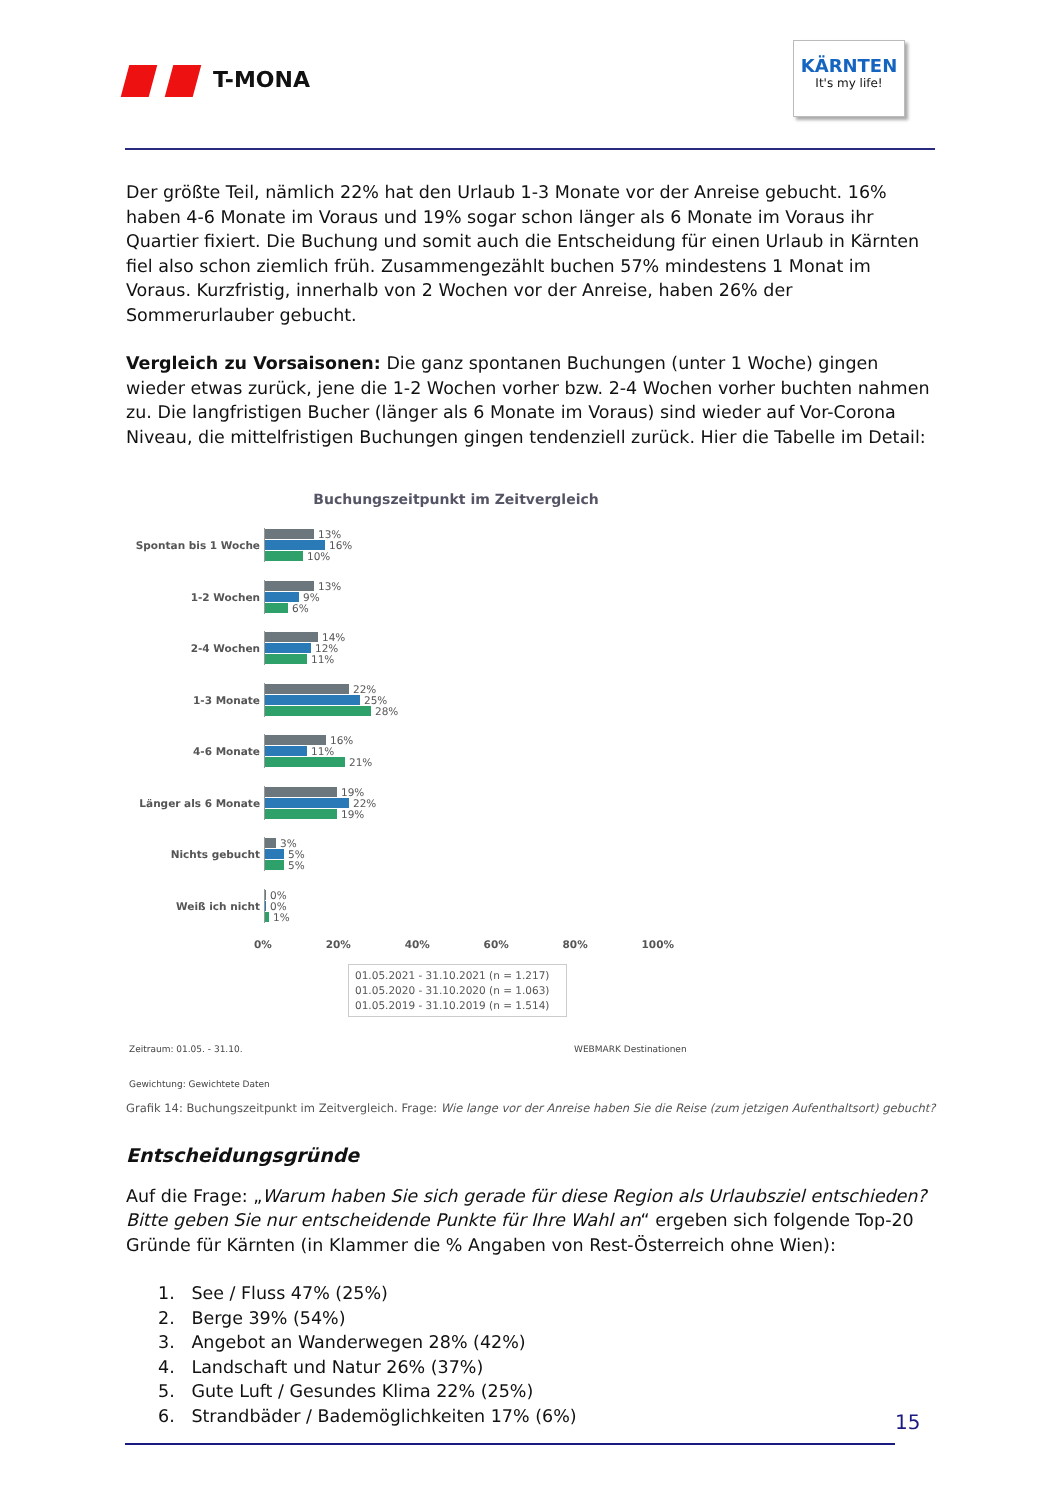T-MONA
KÄRNTEN
It's my life!
Der größte Teil, nämlich 22% hat den Urlaub 1-3 Monate vor der Anreise gebucht. 16% haben 4-6 Monate im Voraus und 19% sogar schon länger als 6 Monate im Voraus ihr Quartier fixiert. Die Buchung und somit auch die Entscheidung für einen Urlaub in Kärnten fiel also schon ziemlich früh. Zusammengezählt buchen 57% mindestens 1 Monat im Voraus. Kurzfristig, innerhalb von 2 Wochen vor der Anreise, haben 26% der Sommerurlauber gebucht.
Vergleich zu Vorsaisonen: Die ganz spontanen Buchungen (unter 1 Woche) gingen wieder etwas zurück, jene die 1-2 Wochen vorher bzw. 2-4 Wochen vorher buchten nahmen zu. Die langfristigen Bucher (länger als 6 Monate im Voraus) sind wieder auf Vor-Corona Niveau, die mittelfristigen Buchungen gingen tendenziell zurück. Hier die Tabelle im Detail:
Buchungszeitpunkt im Zeitvergleich
Spontan bis 1 Woche
13%
16%
10%
1-2 Wochen
13%
9%
6%
2-4 Wochen
14%
12%
11%
1-3 Monate
22%
25%
28%
4-6 Monate
16%
11%
21%
Länger als 6 Monate
19%
22%
19%
Nichts gebucht
3%
5%
5%
Weiß ich nicht
0%
0%
1%
0% 20% 40% 60% 80% 100%
01.05.2021 - 31.10.2021 (n = 1.217)
01.05.2020 - 31.10.2020 (n = 1.063)
01.05.2019 - 31.10.2019 (n = 1.514)
Zeitraum: 01.05. - 31.10. WEBMARK Destinationen
Gewichtung: Gewichtete Daten
Grafik 14: Buchungszeitpunkt im Zeitvergleich. Frage: Wie lange vor der Anreise haben Sie die Reise (zum jetzigen Aufenthaltsort) gebucht?
Entscheidungsgründe
Auf die Frage: „Warum haben Sie sich gerade für diese Region als Urlaubsziel entschieden? Bitte geben Sie nur entscheidende Punkte für Ihre Wahl an“ ergeben sich folgende Top-20 Gründe für Kärnten (in Klammer die % Angaben von Rest-Österreich ohne Wien):
1. See / Fluss 47% (25%)
2. Berge 39% (54%)
3. Angebot an Wanderwegen 28% (42%)
4. Landschaft und Natur 26% (37%)
5. Gute Luft / Gesundes Klima 22% (25%)
6. Strandbäder / Bademöglichkeiten 17% (6%)
15